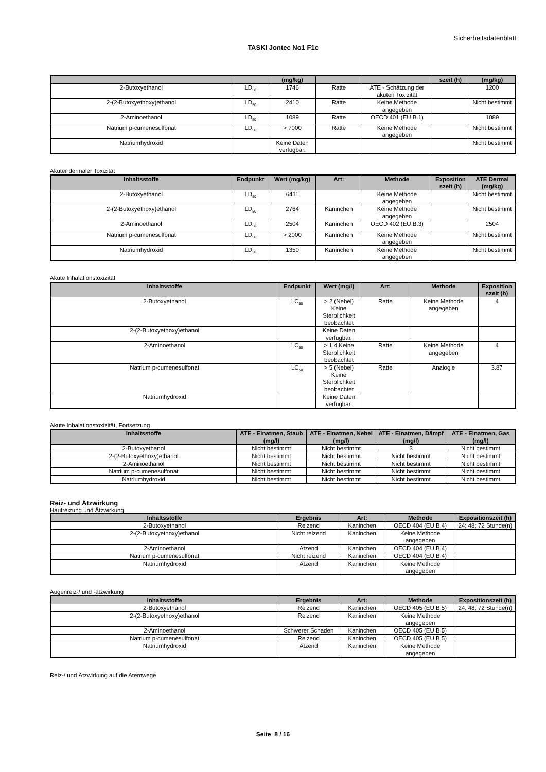Sicherheitsdatenblatt
TASKI Jontec No1 F1c
| | | (mg/kg) | | | szeit (h) | (mg/kg) |
| --- | --- | --- | --- | --- | --- | --- |
| 2-Butoxyethanol | LD<sub>50</sub> | 1746 | Ratte | ATE - Schätzung der akuten Toxizität | | 1200 |
| 2-(2-Butoxyethoxy)ethanol | LD<sub>50</sub> | 2410 | Ratte | Keine Methode angegeben | | Nicht bestimmt |
| 2-Aminoethanol | LD<sub>50</sub> | 1089 | Ratte | OECD 401 (EU B.1) | | 1089 |
| Natrium p-cumenesulfonat | LD<sub>50</sub> | > 7000 | Ratte | Keine Methode angegeben | | Nicht bestimmt |
| Natriumhydroxid | | Keine Daten verfügbar. | | | | Nicht bestimmt |
Akuter dermaler Toxizität
| Inhaltsstoffe | Endpunkt | Wert (mg/kg) | Art: | Methode | Exposition szeit (h) | ATE Dermal (mg/kg) |
| --- | --- | --- | --- | --- | --- | --- |
| 2-Butoxyethanol | LD<sub>50</sub> | 6411 | | Keine Methode angegeben | | Nicht bestimmt |
| 2-(2-Butoxyethoxy)ethanol | LD<sub>50</sub> | 2764 | Kaninchen | Keine Methode angegeben | | Nicht bestimmt |
| 2-Aminoethanol | LD<sub>50</sub> | 2504 | Kaninchen | OECD 402 (EU B.3) | | 2504 |
| Natrium p-cumenesulfonat | LD<sub>50</sub> | > 2000 | Kaninchen | Keine Methode angegeben | | Nicht bestimmt |
| Natriumhydroxid | LD<sub>50</sub> | 1350 | Kaninchen | Keine Methode angegeben | | Nicht bestimmt |
Akute Inhalationstoxizität
| Inhaltsstoffe | Endpunkt | Wert (mg/l) | Art: | Methode | Exposition szeit (h) |
| --- | --- | --- | --- | --- | --- |
| 2-Butoxyethanol | LC<sub>50</sub> | > 2 (Nebel) Keine Sterblichkeit beobachtet | Ratte | Keine Methode angegeben | 4 |
| 2-(2-Butoxyethoxy)ethanol | | Keine Daten verfügbar. | | | |
| 2-Aminoethanol | LC<sub>50</sub> | > 1.4 Keine Sterblichkeit beobachtet | Ratte | Keine Methode angegeben | 4 |
| Natrium p-cumenesulfonat | LC<sub>50</sub> | > 5 (Nebel) Keine Sterblichkeit beobachtet | Ratte | Analogie | 3.87 |
| Natriumhydroxid | | Keine Daten verfügbar. | | | |
Akute Inhalationstoxizität, Fortsetzung
| Inhaltsstoffe | ATE - Einatmen, Staub (mg/l) | ATE - Einatmen, Nebel (mg/l) | ATE - Einatmen, Dämpf (mg/l) | ATE - Einatmen, Gas (mg/l) |
| --- | --- | --- | --- | --- |
| 2-Butoxyethanol | Nicht bestimmt | Nicht bestimmt | 3 | Nicht bestimmt |
| 2-(2-Butoxyethoxy)ethanol | Nicht bestimmt | Nicht bestimmt | Nicht bestimmt | Nicht bestimmt |
| 2-Aminoethanol | Nicht bestimmt | Nicht bestimmt | Nicht bestimmt | Nicht bestimmt |
| Natrium p-cumenesulfonat | Nicht bestimmt | Nicht bestimmt | Nicht bestimmt | Nicht bestimmt |
| Natriumhydroxid | Nicht bestimmt | Nicht bestimmt | Nicht bestimmt | Nicht bestimmt |
Reiz- und Ätzwirkung
Hautreizung und Ätzwirkung
| Inhaltsstoffe | Ergebnis | Art: | Methode | Expositionszeit (h) |
| --- | --- | --- | --- | --- |
| 2-Butoxyethanol | Reizend | Kaninchen | OECD 404 (EU B.4) | 24; 48; 72 Stunde(n) |
| 2-(2-Butoxyethoxy)ethanol | Nicht reizend | Kaninchen | Keine Methode angegeben | |
| 2-Aminoethanol | Ätzend | Kaninchen | OECD 404 (EU B.4) | |
| Natrium p-cumenesulfonat | Nicht reizend | Kaninchen | OECD 404 (EU B.4) | |
| Natriumhydroxid | Ätzend | Kaninchen | Keine Methode angegeben | |
Augenreiz-/ und -ätzwirkung
| Inhaltsstoffe | Ergebnis | Art: | Methode | Expositionszeit (h) |
| --- | --- | --- | --- | --- |
| 2-Butoxyethanol | Reizend | Kaninchen | OECD 405 (EU B.5) | 24; 48; 72 Stunde(n) |
| 2-(2-Butoxyethoxy)ethanol | Reizend | Kaninchen | Keine Methode angegeben | |
| 2-Aminoethanol | Schwerer Schaden | Kaninchen | OECD 405 (EU B.5) | |
| Natrium p-cumenesulfonat | Reizend | Kaninchen | OECD 405 (EU B.5) | |
| Natriumhydroxid | Ätzend | Kaninchen | Keine Methode angegeben | |
Reiz-/ und Ätzwirkung auf die Atemwege
Seite 8 / 16